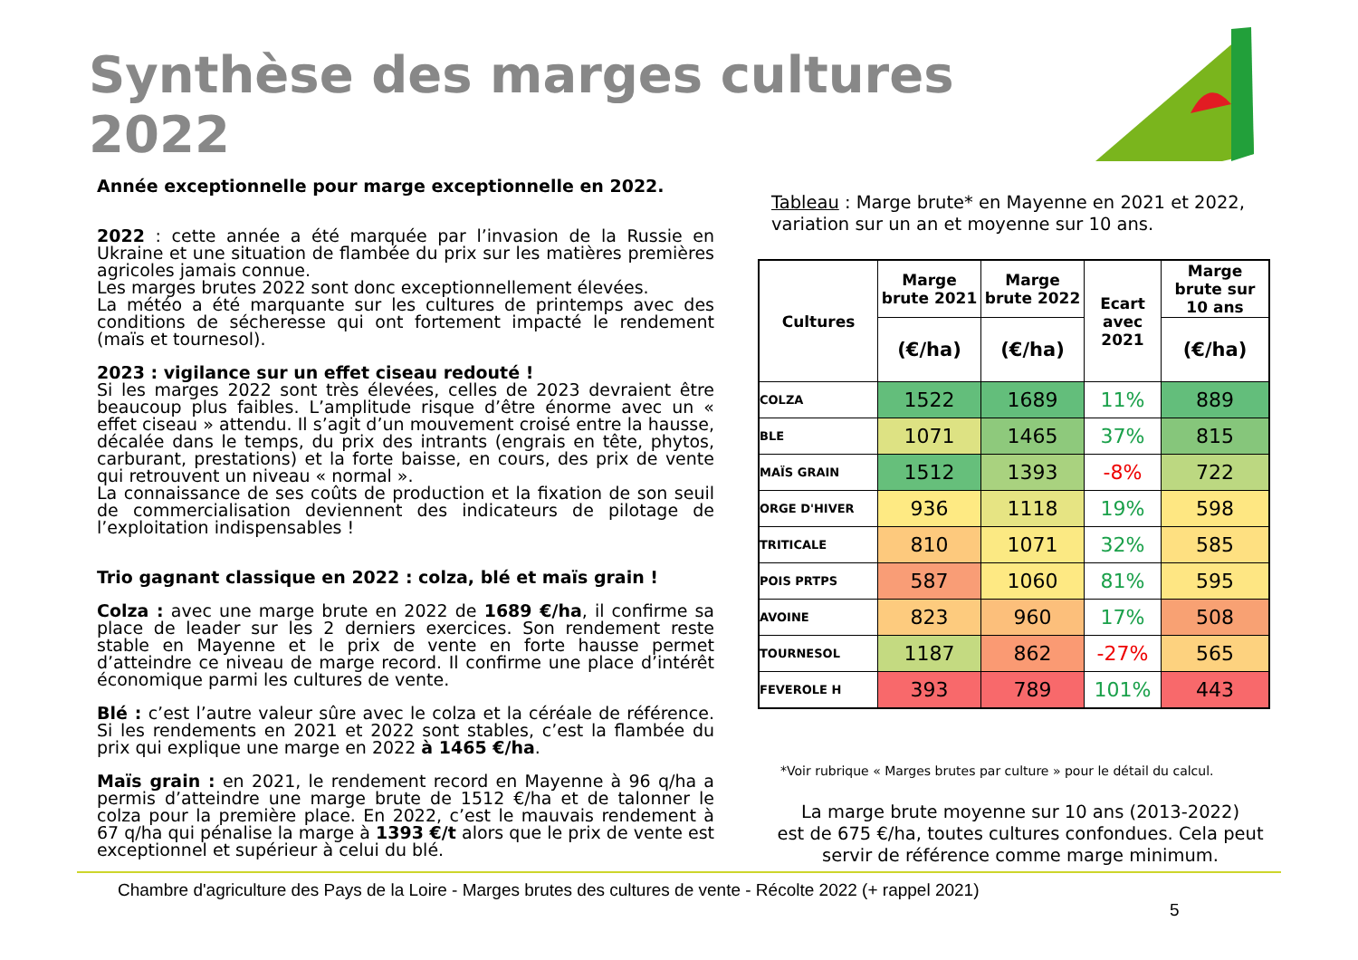Synthèse des marges cultures
2022
Année exceptionnelle pour marge exceptionnelle en 2022.
2022 : cette année a été marquée par l’invasion de la Russie en Ukraine et une situation de flambée du prix sur les matières premières agricoles jamais connue.
Les marges brutes 2022 sont donc exceptionnellement élevées.
La météo a été marquante sur les cultures de printemps avec des conditions de sécheresse qui ont fortement impacté le rendement (maïs et tournesol).
2023 : vigilance sur un effet ciseau redouté !
Si les marges 2022 sont très élevées, celles de 2023 devraient être beaucoup plus faibles. L’amplitude risque d’être énorme avec un « effet ciseau » attendu. Il s’agit d’un mouvement croisé entre la hausse, décalée dans le temps, du prix des intrants (engrais en tête, phytos, carburant, prestations) et la forte baisse, en cours, des prix de vente qui retrouvent un niveau « normal ».
La connaissance de ses coûts de production et la fixation de son seuil de commercialisation deviennent des indicateurs de pilotage de l’exploitation indispensables !
Trio gagnant classique en 2022 : colza, blé et maïs grain !
Colza : avec une marge brute en 2022 de 1689 €/ha, il confirme sa place de leader sur les 2 derniers exercices. Son rendement reste stable en Mayenne et le prix de vente en forte hausse permet d’atteindre ce niveau de marge record. Il confirme une place d’intérêt économique parmi les cultures de vente.
Blé : c’est l’autre valeur sûre avec le colza et la céréale de référence. Si les rendements en 2021 et 2022 sont stables, c’est la flambée du prix qui explique une marge en 2022 à 1465 €/ha.
Maïs grain : en 2021, le rendement record en Mayenne à 96 q/ha a permis d’atteindre une marge brute de 1512 €/ha et de talonner le colza pour la première place. En 2022, c’est le mauvais rendement à 67 q/ha qui pénalise la marge à 1393 €/t alors que le prix de vente est exceptionnel et supérieur à celui du blé.
Tableau : Marge brute* en Mayenne en 2021 et 2022, variation sur un an et moyenne sur 10 ans.
| Cultures | Marge brute 2021 | Marge brute 2022 | Ecart avec 2021 | Marge brute sur 10 ans |
| --- | --- | --- | --- | --- |
| | (€/ha) | (€/ha) | | (€/ha) |
| COLZA | 1522 | 1689 | 11% | 889 |
| BLE | 1071 | 1465 | 37% | 815 |
| MAÏS GRAIN | 1512 | 1393 | -8% | 722 |
| ORGE D'HIVER | 936 | 1118 | 19% | 598 |
| TRITICALE | 810 | 1071 | 32% | 585 |
| POIS PRTPS | 587 | 1060 | 81% | 595 |
| AVOINE | 823 | 960 | 17% | 508 |
| TOURNESOL | 1187 | 862 | -27% | 565 |
| FEVEROLE H | 393 | 789 | 101% | 443 |
*Voir rubrique « Marges brutes par culture » pour le détail du calcul.
La marge brute moyenne sur 10 ans (2013-2022)
est de 675 €/ha, toutes cultures confondues. Cela peut servir de référence comme marge minimum.
Chambre d'agriculture des Pays de la Loire - Marges brutes des cultures de vente - Récolte 2022 (+ rappel 2021)
5